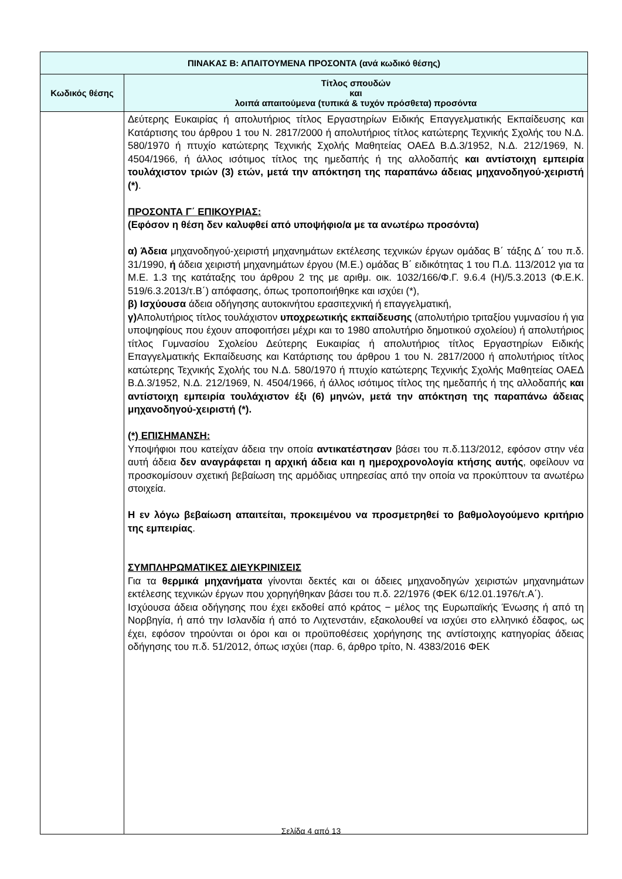| ΠΙΝΑΚΑΣ Β: ΑΠΑΙΤΟΥΜΕΝΑ ΠΡΟΣΟΝΤΑ (ανά κωδικό θέσης) | |
| --- | --- |
| Κωδικός θέσης | Τίτλος σπουδών και λοιπά απαιτούμενα (τυπικά & τυχόν πρόσθετα) προσόντα |
| | Δεύτερης Ευκαιρίας ή απολυτήριος τίτλος Εργαστηρίων Ειδικής Επαγγελματικής Εκπαίδευσης και Κατάρτισης του άρθρου 1 του Ν. 2817/2000 ή απολυτήριος τίτλος κατώτερης Τεχνικής Σχολής του Ν.Δ. 580/1970 ή πτυχίο κατώτερης Τεχνικής Σχολής Μαθητείας ΟΑΕΔ Β.Δ.3/1952, Ν.Δ. 212/1969, Ν. 4504/1966, ή άλλος ισότιμος τίτλος της ημεδαπής ή της αλλοδαπής και αντίστοιχη εμπειρία τουλάχιστον τριών (3) ετών, μετά την απόκτηση της παραπάνω άδειας μηχανοδηγού-χειριστή (*) . ΠΡΟΣΟΝΤΑ Γ΄ ΕΠΙΚΟΥΡΙΑΣ: (Εφόσον η θέση δεν καλυφθεί από υποψήφιο/α με τα ανωτέρω προσόντα) α) Άδεια μηχανοδηγού-χειριστή μηχανημάτων εκτέλεσης τεχνικών έργων ομάδας Β΄ τάξης Δ΄ του π.δ. 31/1990, ή άδεια χειριστή μηχανημάτων έργου (Μ.Ε.) ομάδας Β΄ ειδικότητας 1 του Π.Δ. 113/2012 για τα Μ.Ε. 1.3 της κατάταξης του άρθρου 2 της με αριθμ. οικ. 1032/166/Φ.Γ. 9.6.4 (Η)/5.3.2013 (Φ.Ε.Κ. 519/6.3.2013/τ.Β΄) απόφασης, όπως τροποποιήθηκε και ισχύει (*), β) Ισχύουσα άδεια οδήγησης αυτοκινήτου ερασιτεχνική ή επαγγελματική, γ) Απολυτήριος τίτλος τουλάχιστον υποχρεωτικής εκπαίδευσης (απολυτήριο τριταξίου γυμνασίου ή για υποψηφίους που έχουν αποφοιτήσει μέχρι και το 1980 απολυτήριο δημοτικού σχολείου) ή απολυτήριος τίτλος Γυμνασίου Σχολείου Δεύτερης Ευκαιρίας ή απολυτήριος τίτλος Εργαστηρίων Ειδικής Επαγγελματικής Εκπαίδευσης και Κατάρτισης του άρθρου 1 του Ν. 2817/2000 ή απολυτήριος τίτλος κατώτερης Τεχνικής Σχολής του Ν.Δ. 580/1970 ή πτυχίο κατώτερης Τεχνικής Σχολής Μαθητείας ΟΑΕΔ Β.Δ.3/1952, Ν.Δ. 212/1969, Ν. 4504/1966, ή άλλος ισότιμος τίτλος της ημεδαπής ή της αλλοδαπής και αντίστοιχη εμπειρία τουλάχιστον έξι (6) μηνών, μετά την απόκτηση της παραπάνω άδειας μηχανοδηγού-χειριστή (*). (*) ΕΠΙΣΗΜΑΝΣΗ: Υποψήφιοι που κατείχαν άδεια την οποία αντικατέστησαν βάσει του π.δ.113/2012, εφόσον στην νέα αυτή άδεια δεν αναγράφεται η αρχική άδεια και η ημεροχρονολογία κτήσης αυτής , οφείλουν να προσκομίσουν σχετική βεβαίωση της αρμόδιας υπηρεσίας από την οποία να προκύπτουν τα ανωτέρω στοιχεία. Η εν λόγω βεβαίωση απαιτείται, προκειμένου να προσμετρηθεί το βαθμολογούμενο κριτήριο της εμπειρίας . ΣΥΜΠΛΗΡΩΜΑΤΙΚΕΣ ΔΙΕΥΚΡΙΝΙΣΕΙΣ Για τα θερμικά μηχανήματα γίνονται δεκτές και οι άδειες μηχανοδηγών χειριστών μηχανημάτων εκτέλεσης τεχνικών έργων που χορηγήθηκαν βάσει του π.δ. 22/1976 (ΦΕΚ 6/12.01.1976/τ.Α΄). Ισχύουσα άδεια οδήγησης που έχει εκδοθεί από κράτος − μέλος της Ευρωπαϊκής Ένωσης ή από τη Νορβηγία, ή από την Ισλανδία ή από το Λιχτενστάιν, εξακολουθεί να ισχύει στο ελληνικό έδαφος, ως έχει, εφόσον τηρούνται οι όροι και οι προϋποθέσεις χορήγησης της αντίστοιχης κατηγορίας άδειας οδήγησης του π.δ. 51/2012, όπως ισχύει (παρ. 6, άρθρο τρίτο, Ν. 4383/2016 ΦΕΚ |
Σελίδα 4 από 13